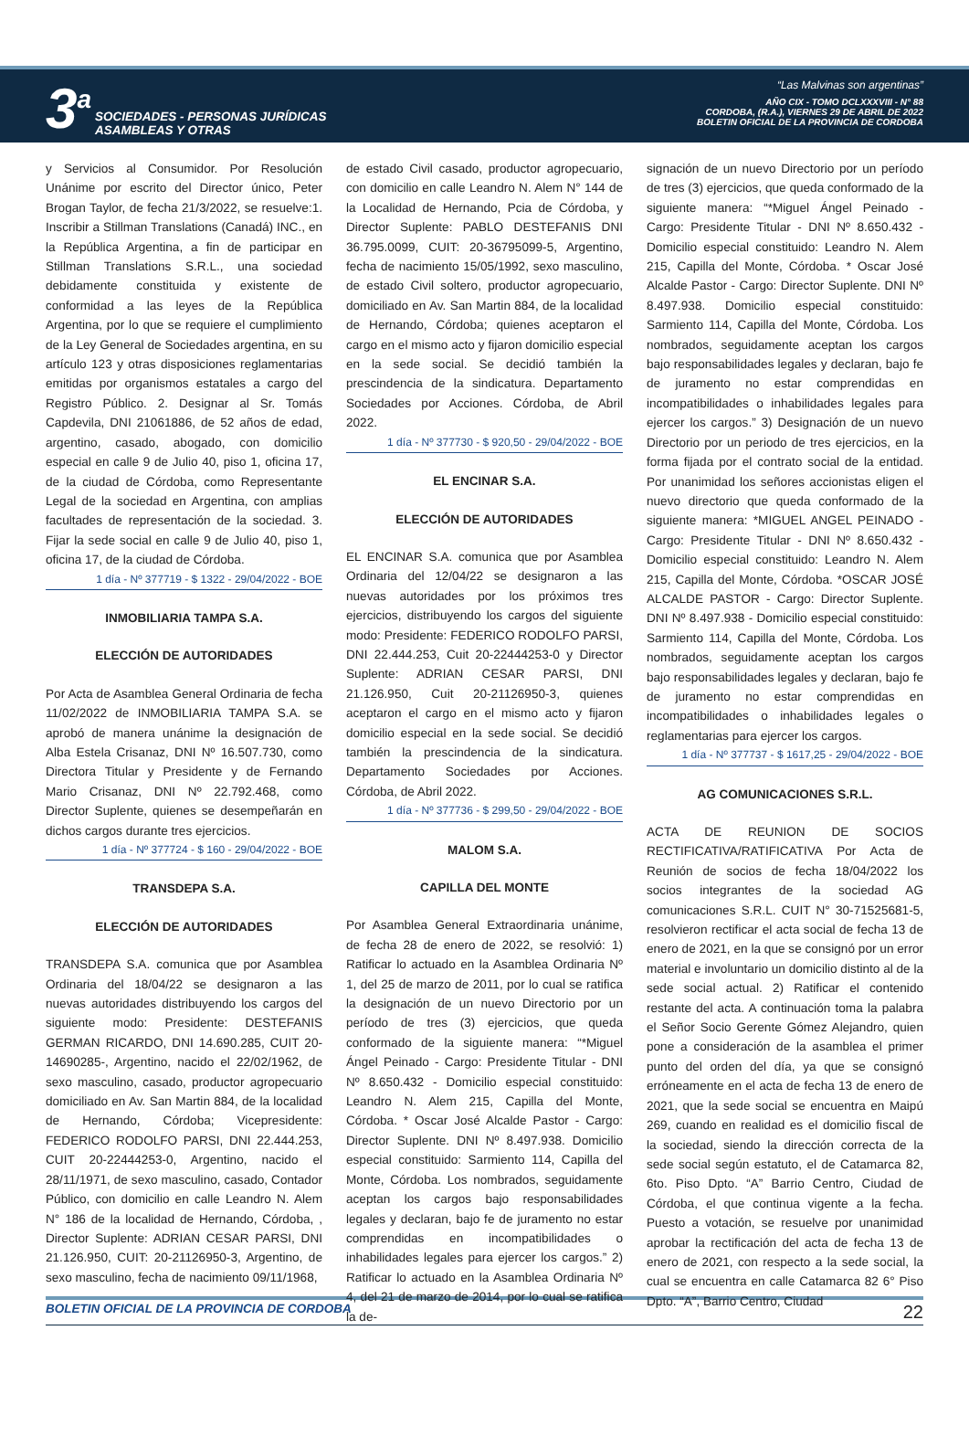3<sup>a</sup>
SOCIEDADES - PERSONAS JURÍDICAS
ASAMBLEAS Y OTRAS
“Las Malvinas son argentinas”
AÑO CIX - TOMO DCLXXXVIII - N° 88
CORDOBA, (R.A.), VIERNES 29 DE ABRIL DE 2022
BOLETIN OFICIAL DE LA PROVINCIA DE CORDOBA
y Servicios al Consumidor. Por Resolución Unánime por escrito del Director único, Peter Brogan Taylor, de fecha 21/3/2022, se resuelve:1. Inscribir a Stillman Translations (Canadá) INC., en la República Argentina, a fin de participar en Stillman Translations S.R.L., una sociedad debidamente constituida y existente de conformidad a las leyes de la República Argentina, por lo que se requiere el cumplimiento de la Ley General de Sociedades argentina, en su artículo 123 y otras disposiciones reglamentarias emitidas por organismos estatales a cargo del Registro Público. 2. Designar al Sr. Tomás Capdevila, DNI 21061886, de 52 años de edad, argentino, casado, abogado, con domicilio especial en calle 9 de Julio 40, piso 1, oficina 17, de la ciudad de Córdoba, como Representante Legal de la sociedad en Argentina, con amplias facultades de representación de la sociedad. 3. Fijar la sede social en calle 9 de Julio 40, piso 1, oficina 17, de la ciudad de Córdoba.
1 día - Nº 377719 - $ 1322 - 29/04/2022 - BOE
INMOBILIARIA TAMPA S.A.
ELECCIÓN DE AUTORIDADES
Por Acta de Asamblea General Ordinaria de fecha 11/02/2022 de INMOBILIARIA TAMPA S.A. se aprobó de manera unánime la designación de Alba Estela Crisanaz, DNI Nº 16.507.730, como Directora Titular y Presidente y de Fernando Mario Crisanaz, DNI Nº 22.792.468, como Director Suplente, quienes se desempeñarán en dichos cargos durante tres ejercicios.
1 día - Nº 377724 - $ 160 - 29/04/2022 - BOE
TRANSDEPA S.A.
ELECCIÓN DE AUTORIDADES
TRANSDEPA S.A. comunica que por Asamblea Ordinaria del 18/04/22 se designaron a las nuevas autoridades distribuyendo los cargos del siguiente modo: Presidente: DESTEFANIS GERMAN RICARDO, DNI 14.690.285, CUIT 20-14690285-, Argentino, nacido el 22/02/1962, de sexo masculino, casado, productor agropecuario domiciliado en Av. San Martin 884, de la localidad de Hernando, Córdoba; Vicepresidente: FEDERICO RODOLFO PARSI, DNI 22.444.253, CUIT 20-22444253-0, Argentino, nacido el 28/11/1971, de sexo masculino, casado, Contador Público, con domicilio en calle Leandro N. Alem N° 186 de la localidad de Hernando, Córdoba, , Director Suplente: ADRIAN CESAR PARSI, DNI 21.126.950, CUIT: 20-21126950-3, Argentino, de sexo masculino, fecha de nacimiento 09/11/1968,
de estado Civil casado, productor agropecuario, con domicilio en calle Leandro N. Alem N° 144 de la Localidad de Hernando, Pcia de Córdoba, y Director Suplente: PABLO DESTEFANIS DNI 36.795.0099, CUIT: 20-36795099-5, Argentino, fecha de nacimiento 15/05/1992, sexo masculino, de estado Civil soltero, productor agropecuario, domiciliado en Av. San Martin 884, de la localidad de Hernando, Córdoba; quienes aceptaron el cargo en el mismo acto y fijaron domicilio especial en la sede social. Se decidió también la prescindencia de la sindicatura. Departamento Sociedades por Acciones. Córdoba, de Abril 2022.
1 día - Nº 377730 - $ 920,50 - 29/04/2022 - BOE
EL ENCINAR S.A.
ELECCIÓN DE AUTORIDADES
EL ENCINAR S.A. comunica que por Asamblea Ordinaria del 12/04/22 se designaron a las nuevas autoridades por los próximos tres ejercicios, distribuyendo los cargos del siguiente modo: Presidente: FEDERICO RODOLFO PARSI, DNI 22.444.253, Cuit 20-22444253-0 y Director Suplente: ADRIAN CESAR PARSI, DNI 21.126.950, Cuit 20-21126950-3, quienes aceptaron el cargo en el mismo acto y fijaron domicilio especial en la sede social. Se decidió también la prescindencia de la sindicatura. Departamento Sociedades por Acciones. Córdoba, de Abril 2022.
1 día - Nº 377736 - $ 299,50 - 29/04/2022 - BOE
MALOM S.A.
CAPILLA DEL MONTE
Por Asamblea General Extraordinaria unánime, de fecha 28 de enero de 2022, se resolvió: 1) Ratificar lo actuado en la Asamblea Ordinaria Nº 1, del 25 de marzo de 2011, por lo cual se ratifica la designación de un nuevo Directorio por un período de tres (3) ejercicios, que queda conformado de la siguiente manera: “*Miguel Ángel Peinado - Cargo: Presidente Titular - DNI Nº 8.650.432 - Domicilio especial constituido: Leandro N. Alem 215, Capilla del Monte, Córdoba. * Oscar José Alcalde Pastor - Cargo: Director Suplente. DNI Nº 8.497.938. Domicilio especial constituido: Sarmiento 114, Capilla del Monte, Córdoba. Los nombrados, seguidamente aceptan los cargos bajo responsabilidades legales y declaran, bajo fe de juramento no estar comprendidas en incompatibilidades o inhabilidades legales para ejercer los cargos.” 2) Ratificar lo actuado en la Asamblea Ordinaria Nº 4, del 21 de marzo de 2014, por lo cual se ratifica la de-
signación de un nuevo Directorio por un período de tres (3) ejercicios, que queda conformado de la siguiente manera: “*Miguel Ángel Peinado - Cargo: Presidente Titular - DNI Nº 8.650.432 - Domicilio especial constituido: Leandro N. Alem 215, Capilla del Monte, Córdoba. * Oscar José Alcalde Pastor - Cargo: Director Suplente. DNI Nº 8.497.938. Domicilio especial constituido: Sarmiento 114, Capilla del Monte, Córdoba. Los nombrados, seguidamente aceptan los cargos bajo responsabilidades legales y declaran, bajo fe de juramento no estar comprendidas en incompatibilidades o inhabilidades legales para ejercer los cargos.” 3) Designación de un nuevo Directorio por un periodo de tres ejercicios, en la forma fijada por el contrato social de la entidad. Por unanimidad los señores accionistas eligen el nuevo directorio que queda conformado de la siguiente manera: *MIGUEL ANGEL PEINADO - Cargo: Presidente Titular - DNI Nº 8.650.432 - Domicilio especial constituido: Leandro N. Alem 215, Capilla del Monte, Córdoba. *OSCAR JOSÉ ALCALDE PASTOR - Cargo: Director Suplente. DNI Nº 8.497.938 - Domicilio especial constituido: Sarmiento 114, Capilla del Monte, Córdoba. Los nombrados, seguidamente aceptan los cargos bajo responsabilidades legales y declaran, bajo fe de juramento no estar comprendidas en incompatibilidades o inhabilidades legales o reglamentarias para ejercer los cargos.
1 día - Nº 377737 - $ 1617,25 - 29/04/2022 - BOE
AG COMUNICACIONES S.R.L.
ACTA DE REUNION DE SOCIOS RECTIFICATIVA/RATIFICATIVA Por Acta de Reunión de socios de fecha 18/04/2022 los socios integrantes de la sociedad AG comunicaciones S.R.L. CUIT N° 30-71525681-5, resolvieron rectificar el acta social de fecha 13 de enero de 2021, en la que se consignó por un error material e involuntario un domicilio distinto al de la sede social actual. 2) Ratificar el contenido restante del acta. A continuación toma la palabra el Señor Socio Gerente Gómez Alejandro, quien pone a consideración de la asamblea el primer punto del orden del día, ya que se consignó erróneamente en el acta de fecha 13 de enero de 2021, que la sede social se encuentra en Maipú 269, cuando en realidad es el domicilio fiscal de la sociedad, siendo la dirección correcta de la sede social según estatuto, el de Catamarca 82, 6to. Piso Dpto. “A” Barrio Centro, Ciudad de Córdoba, el que continua vigente a la fecha. Puesto a votación, se resuelve por unanimidad aprobar la rectificación del acta de fecha 13 de enero de 2021, con respecto a la sede social, la cual se encuentra en calle Catamarca 82 6° Piso Dpto. “A”, Barrio Centro, Ciudad
BOLETIN OFICIAL DE LA PROVINCIA DE CORDOBA 22